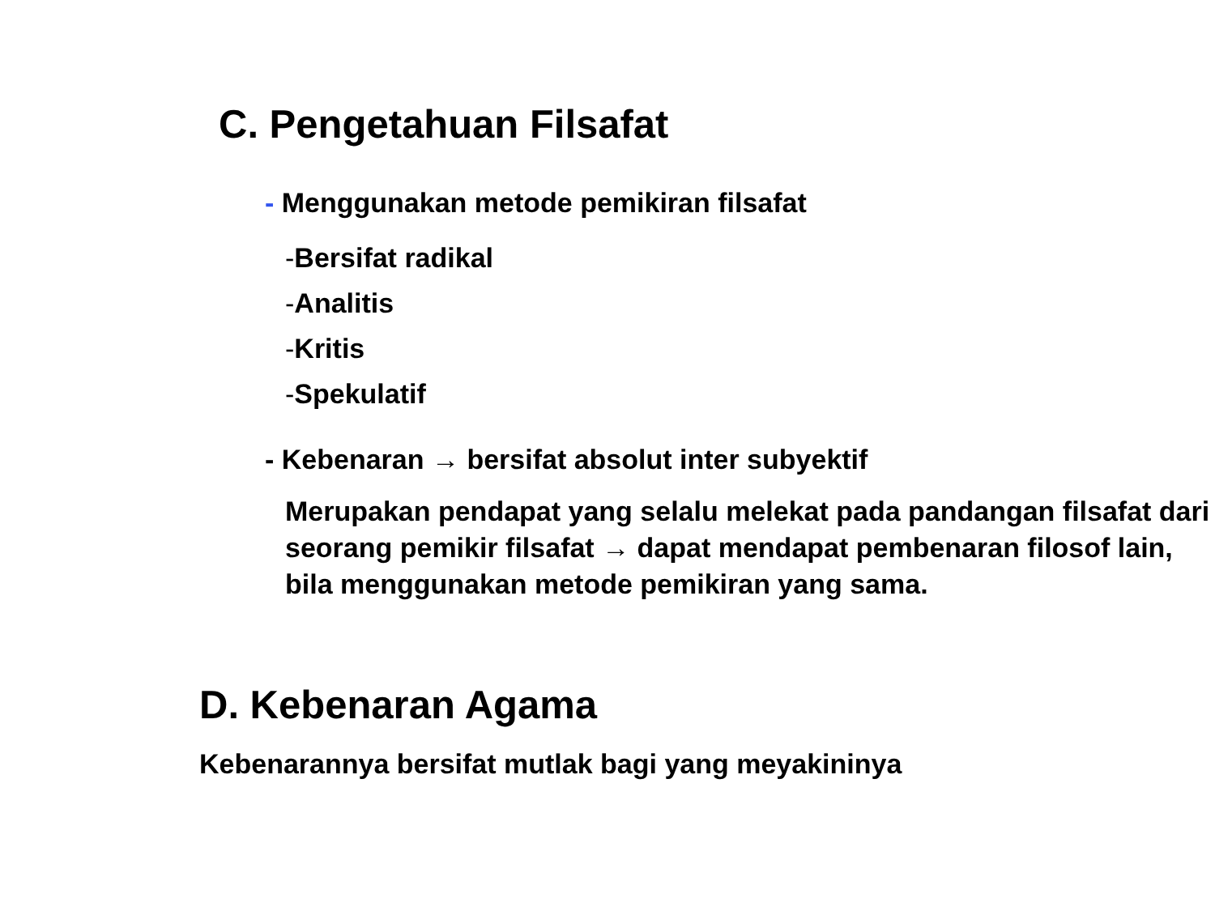C. Pengetahuan Filsafat
- Menggunakan metode pemikiran filsafat
-Bersifat radikal
-Analitis
-Kritis
-Spekulatif
- Kebenaran → bersifat absolut inter subyektif
Merupakan pendapat yang selalu melekat pada pandangan filsafat dari seorang pemikir filsafat → dapat mendapat pembenaran filosof lain, bila menggunakan metode pemikiran yang sama.
D. Kebenaran Agama
Kebenarannya bersifat mutlak bagi yang meyakininya